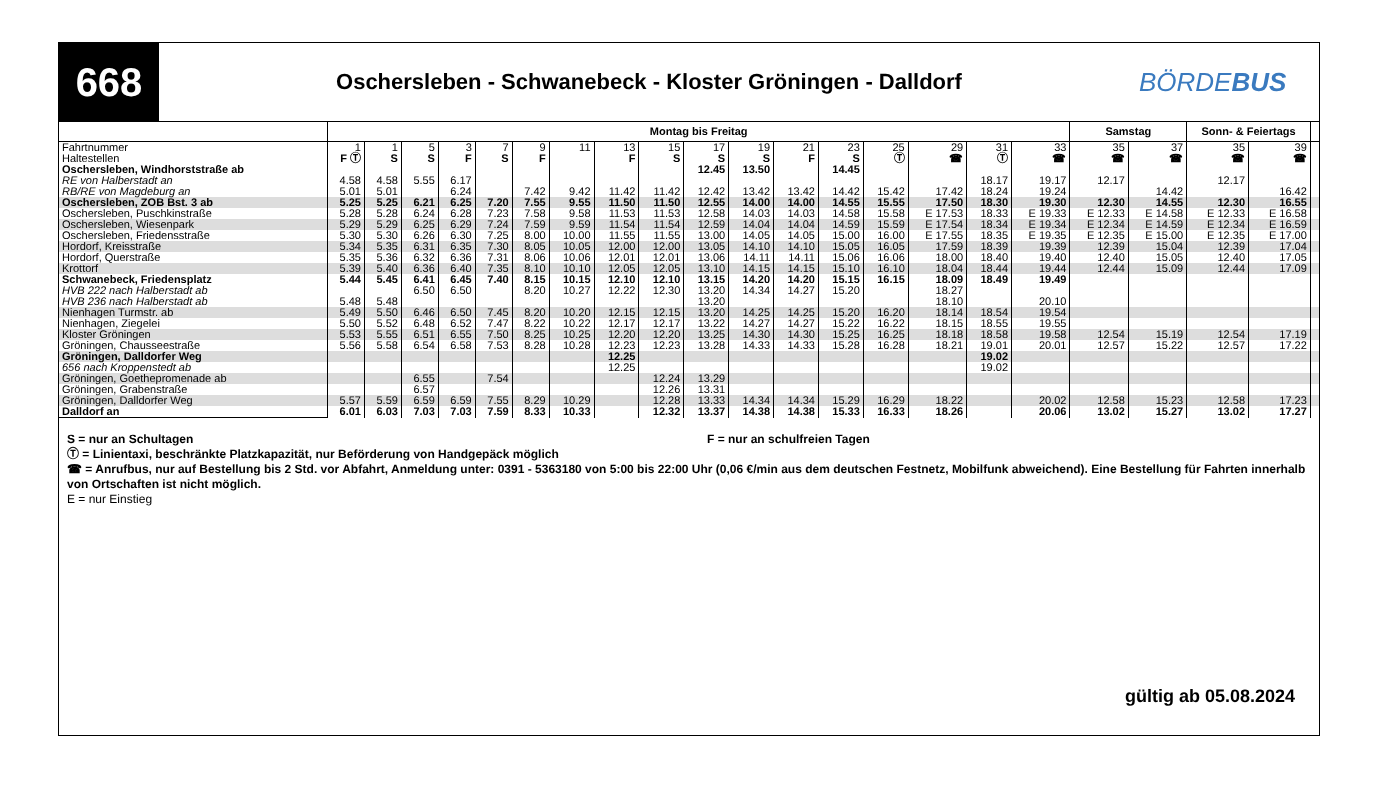668
Oschersleben - Schwanebeck - Kloster Gröningen - Dalldorf
BÖRDEBUS
| | Montag bis Freitag | | | | | | | | | | | | | | | | | Samstag | | Sonn- & Feiertags | | |
| --- | --- | --- | --- | --- | --- | --- | --- | --- | --- | --- | --- | --- | --- | --- | --- | --- | --- | --- | --- | --- | --- | --- |
| Fahrtnummer | 1 | 1 | 5 | 3 | 7 | 9 | 11 | 13 | 15 | 17 | 19 | 21 | 23 | 25 | 29 | 31 | 33 | 35 | 37 | 35 | 39 | |
| Haltestellen | F Ⓣ | S | S | F | S | F | | F | S | S | S | F | S | Ⓣ | ☎ | Ⓣ | ☎ | ☎ | ☎ | ☎ | ☎ | |
| Oschersleben, Windhorststraße ab | | | | | | | | | | 12.45 | 13.50 | | 14.45 | | | | | | | | | |
| RE von Halberstadt an | 4.58 | 4.58 | 5.55 | 6.17 | | | | | | | | | | | | 18.17 | 19.17 | 12.17 | | 12.17 | | |
| RB/RE von Magdeburg an | 5.01 | 5.01 | | 6.24 | | 7.42 | 9.42 | 11.42 | 11.42 | 12.42 | 13.42 | 13.42 | 14.42 | 15.42 | 17.42 | 18.24 | 19.24 | | 14.42 | | 16.42 | |
| Oschersleben, ZOB Bst. 3 ab | 5.25 | 5.25 | 6.21 | 6.25 | 7.20 | 7.55 | 9.55 | 11.50 | 11.50 | 12.55 | 14.00 | 14.00 | 14.55 | 15.55 | 17.50 | 18.30 | 19.30 | 12.30 | 14.55 | 12.30 | 16.55 | |
| Oschersleben, Puschkinstraße | 5.28 | 5.28 | 6.24 | 6.28 | 7.23 | 7.58 | 9.58 | 11.53 | 11.53 | 12.58 | 14.03 | 14.03 | 14.58 | 15.58 | E 17.53 | 18.33 | E 19.33 | E 12.33 | E 14.58 | E 12.33 | E 16.58 | |
| Oschersleben, Wiesenpark | 5.29 | 5.29 | 6.25 | 6.29 | 7.24 | 7.59 | 9.59 | 11.54 | 11.54 | 12.59 | 14.04 | 14.04 | 14.59 | 15.59 | E 17.54 | 18.34 | E 19.34 | E 12.34 | E 14.59 | E 12.34 | E 16.59 | |
| Oschersleben, Friedensstraße | 5.30 | 5.30 | 6.26 | 6.30 | 7.25 | 8.00 | 10.00 | 11.55 | 11.55 | 13.00 | 14.05 | 14.05 | 15.00 | 16.00 | E 17.55 | 18.35 | E 19.35 | E 12.35 | E 15.00 | E 12.35 | E 17.00 | |
| Hordorf, Kreisstraße | 5.34 | 5.35 | 6.31 | 6.35 | 7.30 | 8.05 | 10.05 | 12.00 | 12.00 | 13.05 | 14.10 | 14.10 | 15.05 | 16.05 | 17.59 | 18.39 | 19.39 | 12.39 | 15.04 | 12.39 | 17.04 | |
| Hordorf, Querstraße | 5.35 | 5.36 | 6.32 | 6.36 | 7.31 | 8.06 | 10.06 | 12.01 | 12.01 | 13.06 | 14.11 | 14.11 | 15.06 | 16.06 | 18.00 | 18.40 | 19.40 | 12.40 | 15.05 | 12.40 | 17.05 | |
| Krottorf | 5.39 | 5.40 | 6.36 | 6.40 | 7.35 | 8.10 | 10.10 | 12.05 | 12.05 | 13.10 | 14.15 | 14.15 | 15.10 | 16.10 | 18.04 | 18.44 | 19.44 | 12.44 | 15.09 | 12.44 | 17.09 | |
| Schwanebeck, Friedensplatz | 5.44 | 5.45 | 6.41 | 6.45 | 7.40 | 8.15 | 10.15 | 12.10 | 12.10 | 13.15 | 14.20 | 14.20 | 15.15 | 16.15 | 18.09 | 18.49 | 19.49 | | | | | |
| HVB 222 nach Halberstadt ab | | | 6.50 | 6.50 | | 8.20 | 10.27 | 12.22 | 12.30 | 13.20 | 14.34 | 14.27 | 15.20 | | 18.27 | | | | | | | |
| HVB 236 nach Halberstadt ab | 5.48 | 5.48 | | | | | | | | 13.20 | | | | | 18.10 | | 20.10 | | | | | |
| Nienhagen Turmstr. ab | 5.49 | 5.50 | 6.46 | 6.50 | 7.45 | 8.20 | 10.20 | 12.15 | 12.15 | 13.20 | 14.25 | 14.25 | 15.20 | 16.20 | 18.14 | 18.54 | 19.54 | | | | | |
| Nienhagen, Ziegelei | 5.50 | 5.52 | 6.48 | 6.52 | 7.47 | 8.22 | 10.22 | 12.17 | 12.17 | 13.22 | 14.27 | 14.27 | 15.22 | 16.22 | 18.15 | 18.55 | 19.55 | | | | | |
| Kloster Gröningen | 5.53 | 5.55 | 6.51 | 6.55 | 7.50 | 8.25 | 10.25 | 12.20 | 12.20 | 13.25 | 14.30 | 14.30 | 15.25 | 16.25 | 18.18 | 18.58 | 19.58 | 12.54 | 15.19 | 12.54 | 17.19 | |
| Gröningen, Chausseestraße | 5.56 | 5.58 | 6.54 | 6.58 | 7.53 | 8.28 | 10.28 | 12.23 | 12.23 | 13.28 | 14.33 | 14.33 | 15.28 | 16.28 | 18.21 | 19.01 | 20.01 | 12.57 | 15.22 | 12.57 | 17.22 | |
| Gröningen, Dalldorfer Weg | | | | | | | | 12.25 | | | | | | | | 19.02 | | | | | | |
| 656 nach Kroppenstedt ab | | | | | | | | 12.25 | | | | | | | | 19.02 | | | | | | |
| Gröningen, Goethepromenade ab | | | 6.55 | | 7.54 | | | | 12.24 | 13.29 | | | | | | | | | | | | |
| Gröningen, Grabenstraße | | | 6.57 | | | | | | 12.26 | 13.31 | | | | | | | | | | | | |
| Gröningen, Dalldorfer Weg | 5.57 | 5.59 | 6.59 | 6.59 | 7.55 | 8.29 | 10.29 | | 12.28 | 13.33 | 14.34 | 14.34 | 15.29 | 16.29 | 18.22 | | 20.02 | 12.58 | 15.23 | 12.58 | 17.23 | |
| Dalldorf an | 6.01 | 6.03 | 7.03 | 7.03 | 7.59 | 8.33 | 10.33 | | 12.32 | 13.37 | 14.38 | 14.38 | 15.33 | 16.33 | 18.26 | | 20.06 | 13.02 | 15.27 | 13.02 | 17.27 | |
S = nur an Schultagen F = nur an schulfreien Tagen
Ⓣ = Linientaxi, beschränkte Platzkapazität, nur Beförderung von Handgepäck möglich
☎ = Anrufbus, nur auf Bestellung bis 2 Std. vor Abfahrt, Anmeldung unter: 0391 - 5363180 von 5:00 bis 22:00 Uhr (0,06 €/min aus dem deutschen Festnetz, Mobilfunk abweichend). Eine Bestellung für Fahrten innerhalb von Ortschaften ist nicht möglich.
E = nur Einstieg
gültig ab 05.08.2024